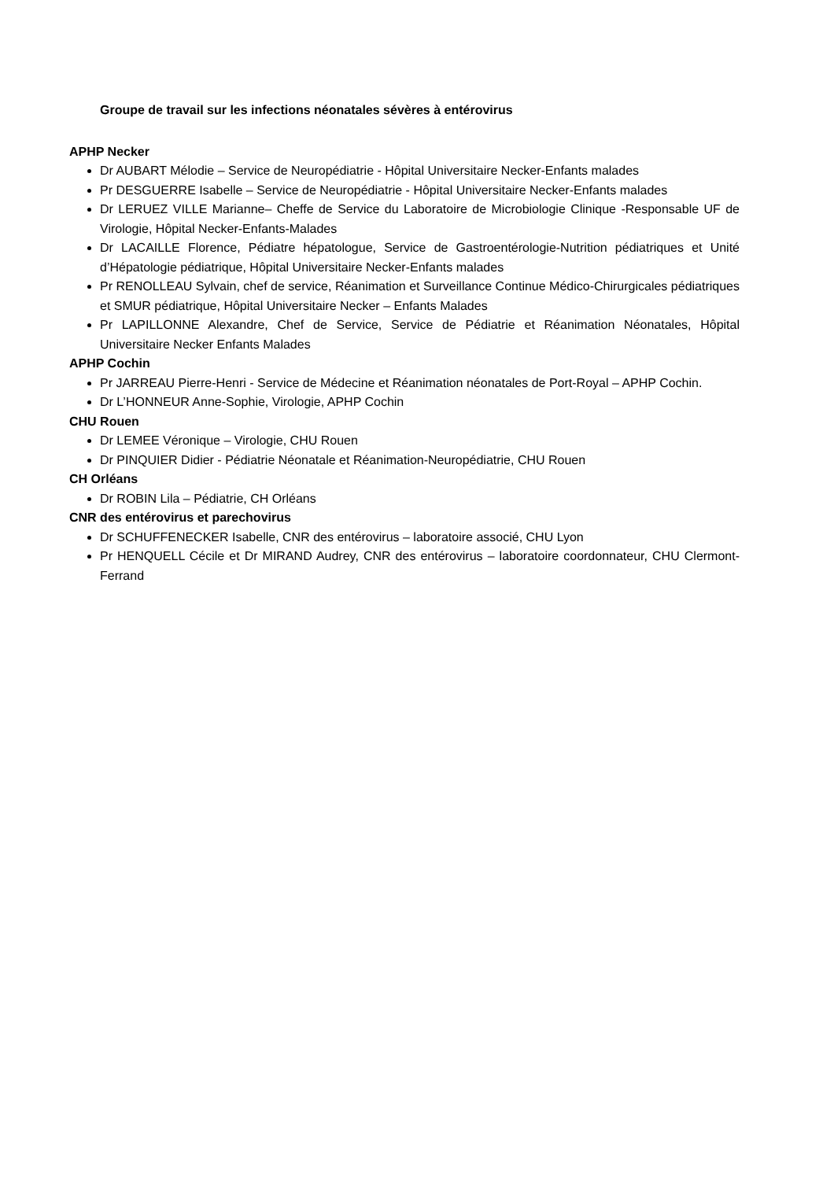Groupe de travail sur les infections néonatales sévères à entérovirus
APHP Necker
Dr AUBART Mélodie – Service de Neuropédiatrie - Hôpital Universitaire Necker-Enfants malades
Pr DESGUERRE Isabelle – Service de Neuropédiatrie - Hôpital Universitaire Necker-Enfants malades
Dr LERUEZ VILLE Marianne– Cheffe de Service du Laboratoire de Microbiologie Clinique -Responsable UF de Virologie, Hôpital Necker-Enfants-Malades
Dr LACAILLE Florence, Pédiatre hépatologue, Service de Gastroentérologie-Nutrition pédiatriques et Unité d’Hépatologie pédiatrique, Hôpital Universitaire Necker-Enfants malades
Pr RENOLLEAU Sylvain, chef de service, Réanimation et Surveillance Continue Médico-Chirurgicales pédiatriques et SMUR pédiatrique, Hôpital Universitaire Necker – Enfants Malades
Pr LAPILLONNE Alexandre, Chef de Service, Service de Pédiatrie et Réanimation Néonatales, Hôpital Universitaire Necker Enfants Malades
APHP Cochin
Pr JARREAU Pierre-Henri - Service de Médecine et Réanimation néonatales de Port-Royal – APHP Cochin.
Dr L’HONNEUR Anne-Sophie, Virologie, APHP Cochin
CHU Rouen
Dr LEMEE Véronique – Virologie, CHU Rouen
Dr PINQUIER Didier - Pédiatrie Néonatale et Réanimation-Neuropédiatrie, CHU Rouen
CH Orléans
Dr ROBIN Lila – Pédiatrie, CH Orléans
CNR des entérovirus et parechovirus
Dr SCHUFFENECKER Isabelle, CNR des entérovirus – laboratoire associé, CHU Lyon
Pr HENQUELL Cécile et Dr MIRAND Audrey, CNR des entérovirus – laboratoire coordonnateur, CHU Clermont-Ferrand